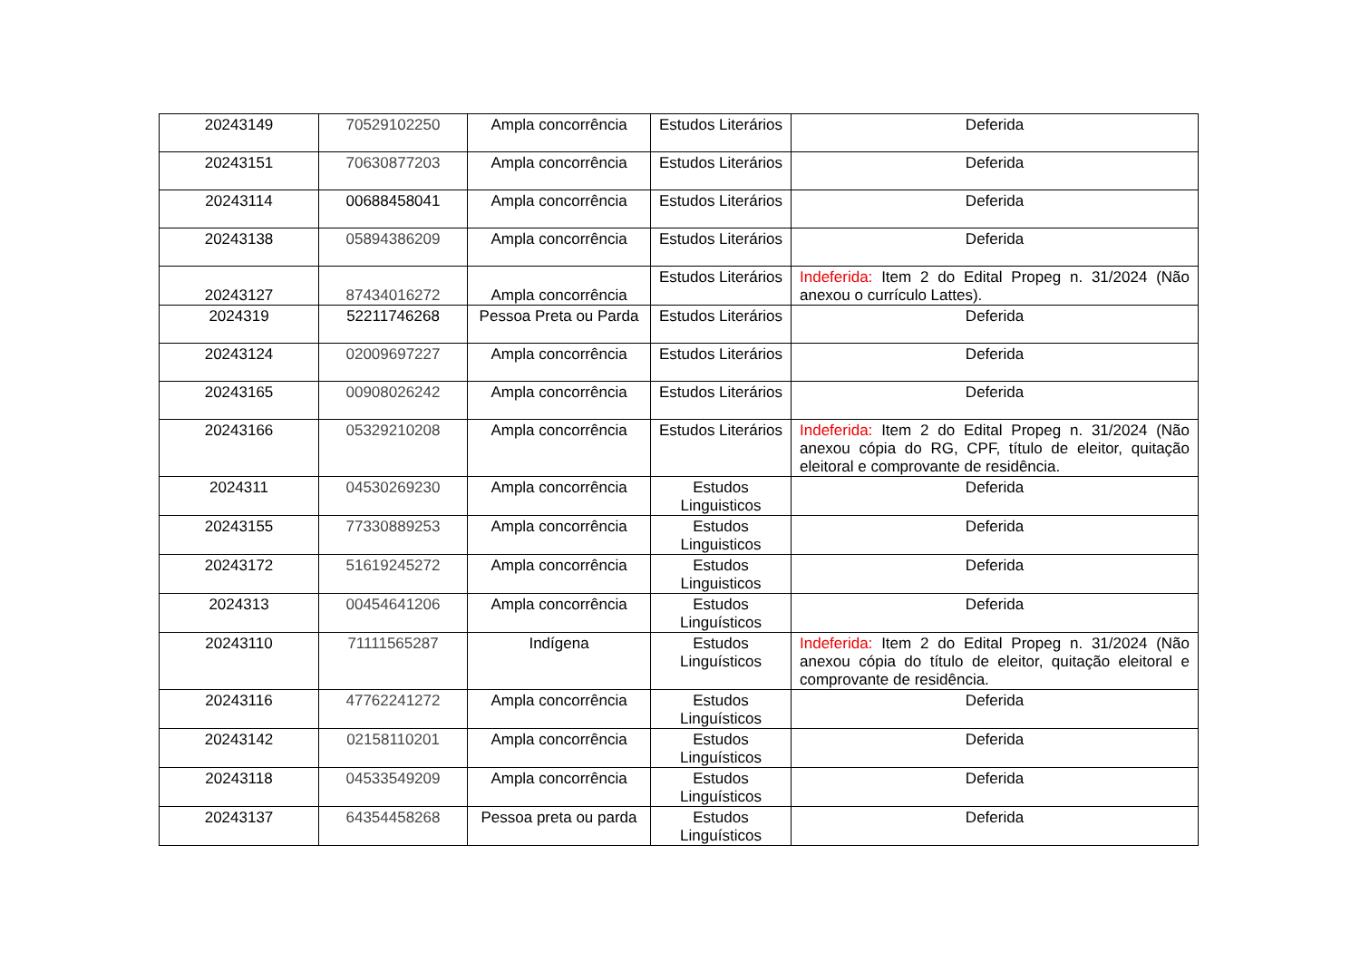| 20243149 | 70529102250 | Ampla concorrência | Estudos Literários | Deferida |
| 20243151 | 70630877203 | Ampla concorrência | Estudos Literários | Deferida |
| 20243114 | 00688458041 | Ampla concorrência | Estudos Literários | Deferida |
| 20243138 | 05894386209 | Ampla concorrência | Estudos Literários | Deferida |
| 20243127 | 87434016272 | Ampla concorrência | Estudos Literários | Indeferida: Item 2 do Edital Propeg n. 31/2024 (Não anexou o currículo Lattes). |
| 2024319 | 52211746268 | Pessoa Preta ou Parda | Estudos Literários | Deferida |
| 20243124 | 02009697227 | Ampla concorrência | Estudos Literários | Deferida |
| 20243165 | 00908026242 | Ampla concorrência | Estudos Literários | Deferida |
| 20243166 | 05329210208 | Ampla concorrência | Estudos Literários | Indeferida: Item 2 do Edital Propeg n. 31/2024 (Não anexou cópia do RG, CPF, título de eleitor, quitação eleitoral e comprovante de residência. |
| 2024311 | 04530269230 | Ampla concorrência | Estudos Linguisticos | Deferida |
| 20243155 | 77330889253 | Ampla concorrência | Estudos Linguisticos | Deferida |
| 20243172 | 51619245272 | Ampla concorrência | Estudos Linguisticos | Deferida |
| 2024313 | 00454641206 | Ampla concorrência | Estudos Linguísticos | Deferida |
| 20243110 | 71111565287 | Indígena | Estudos Linguísticos | Indeferida: Item 2 do Edital Propeg n. 31/2024 (Não anexou cópia do título de eleitor, quitação eleitoral e comprovante de residência. |
| 20243116 | 47762241272 | Ampla concorrência | Estudos Linguísticos | Deferida |
| 20243142 | 02158110201 | Ampla concorrência | Estudos Linguísticos | Deferida |
| 20243118 | 04533549209 | Ampla concorrência | Estudos Linguísticos | Deferida |
| 20243137 | 64354458268 | Pessoa preta ou parda | Estudos Linguísticos | Deferida |